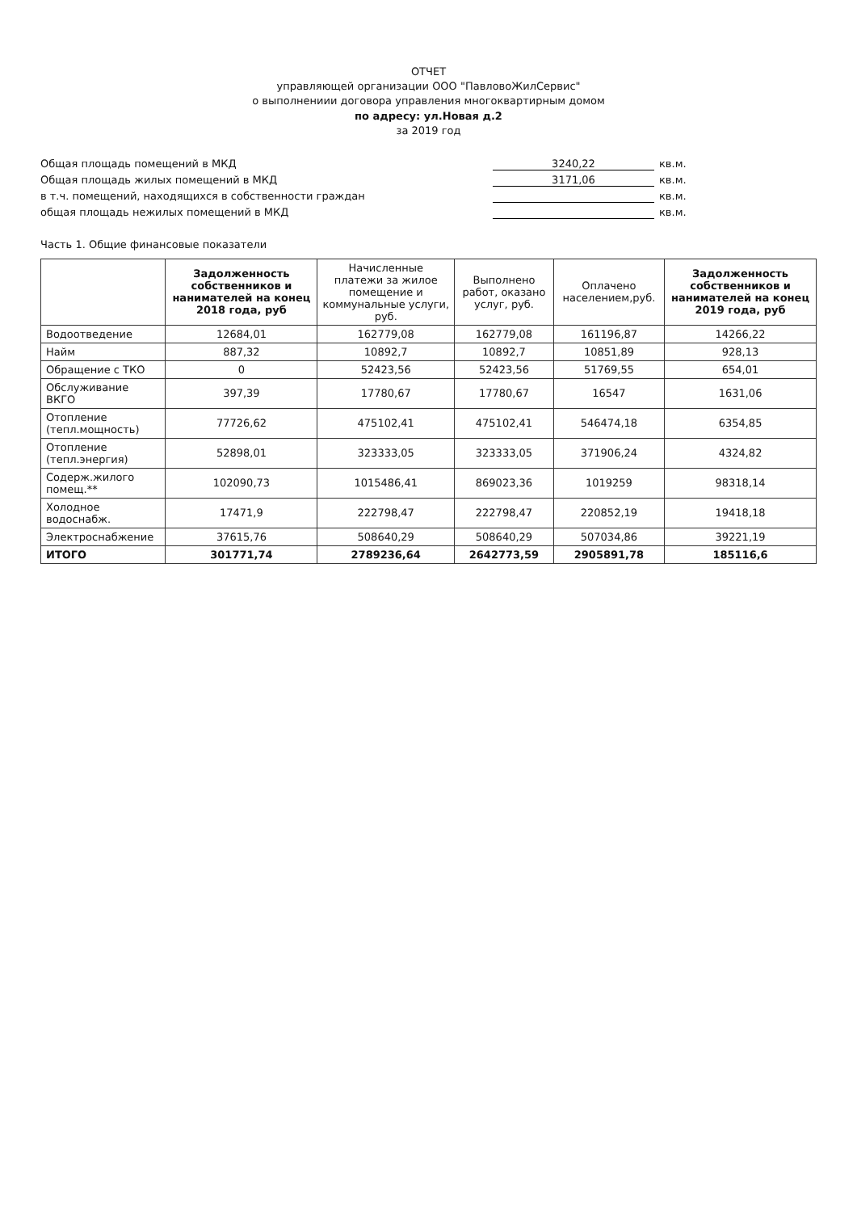ОТЧЕТ
управляющей организации ООО "ПавловоЖилСервис"
о выполнениии договора управления многоквартирным домом
по адресу: ул.Новая д.2
за 2019 год
Общая площадь помещений в МКД 3240,22 кв.м.
Общая площадь жилых помещений в МКД 3171,06 кв.м.
в т.ч. помещений, находящихся в собственности граждан кв.м.
общая площадь нежилых помещений в МКД кв.м.
Часть 1. Общие финансовые показатели
| | Задолженность собственников и нанимателей на конец 2018 года, руб | Начисленные платежи за жилое помещение и коммунальные услуги, руб. | Выполнено работ, оказано услуг, руб. | Оплачено населением,руб. | Задолженность собственников и нанимателей на конец 2019 года, руб |
| --- | --- | --- | --- | --- | --- |
| Водоотведение | 12684,01 | 162779,08 | 162779,08 | 161196,87 | 14266,22 |
| Найм | 887,32 | 10892,7 | 10892,7 | 10851,89 | 928,13 |
| Обращение с ТКО | 0 | 52423,56 | 52423,56 | 51769,55 | 654,01 |
| Обслуживание ВКГО | 397,39 | 17780,67 | 17780,67 | 16547 | 1631,06 |
| Отопление (тепл.мощность) | 77726,62 | 475102,41 | 475102,41 | 546474,18 | 6354,85 |
| Отопление (тепл.энергия) | 52898,01 | 323333,05 | 323333,05 | 371906,24 | 4324,82 |
| Содерж.жилого помещ.** | 102090,73 | 1015486,41 | 869023,36 | 1019259 | 98318,14 |
| Холодное водоснабж. | 17471,9 | 222798,47 | 222798,47 | 220852,19 | 19418,18 |
| Электроснабжение | 37615,76 | 508640,29 | 508640,29 | 507034,86 | 39221,19 |
| ИТОГО | 301771,74 | 2789236,64 | 2642773,59 | 2905891,78 | 185116,6 |